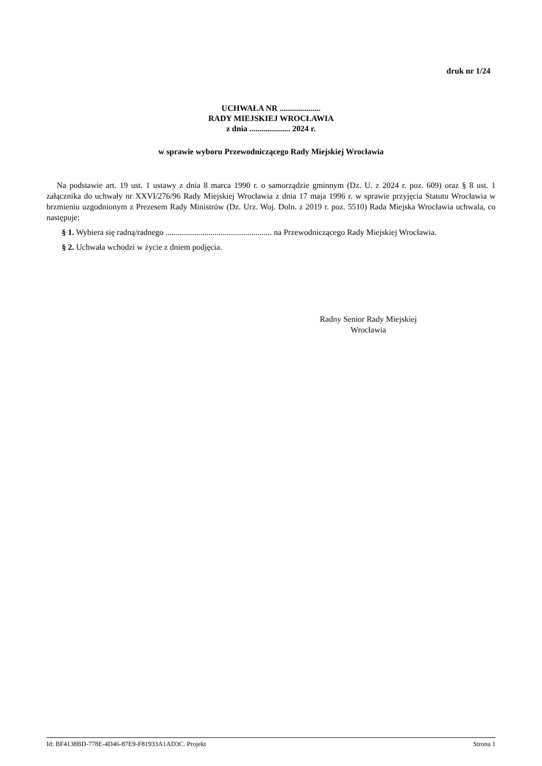druk nr 1/24
UCHWAŁA NR ....................
RADY MIEJSKIEJ WROCŁAWIA
z dnia .................... 2024 r.
w sprawie wyboru Przewodniczącego Rady Miejskiej Wrocławia
Na podstawie art. 19 ust. 1 ustawy z dnia 8 marca 1990 r. o samorządzie gminnym (Dz. U. z 2024 r. poz. 609) oraz § 8 ust. 1 załącznika do uchwały nr XXVI/276/96 Rady Miejskiej Wrocławia z dnia 17 maja 1996 r. w sprawie przyjęcia Statutu Wrocławia w brzmieniu uzgodnionym z Prezesem Rady Ministrów (Dz. Urz. Woj. Doln. z 2019 r. poz. 5510) Rada Miejska Wrocławia uchwala, co następuje:
§ 1. Wybiera się radną/radnego .................................................... na Przewodniczącego Rady Miejskiej Wrocławia.
§ 2. Uchwała wchodzi w życie z dniem podjęcia.
Radny Senior Rady Miejskiej
Wrocławia
Id: BF4138BD-778E-4D46-87E9-F81933A1AD3C. Projekt Strona 1